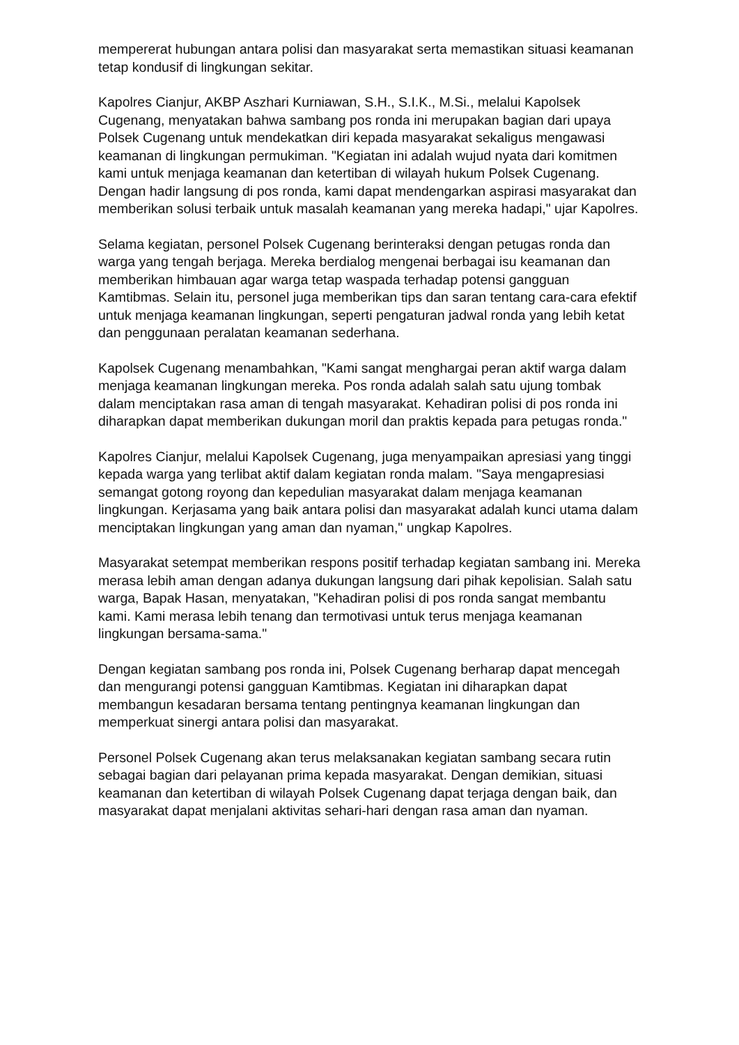mempererat hubungan antara polisi dan masyarakat serta memastikan situasi keamanan tetap kondusif di lingkungan sekitar.
Kapolres Cianjur, AKBP Aszhari Kurniawan, S.H., S.I.K., M.Si., melalui Kapolsek Cugenang, menyatakan bahwa sambang pos ronda ini merupakan bagian dari upaya Polsek Cugenang untuk mendekatkan diri kepada masyarakat sekaligus mengawasi keamanan di lingkungan permukiman. "Kegiatan ini adalah wujud nyata dari komitmen kami untuk menjaga keamanan dan ketertiban di wilayah hukum Polsek Cugenang. Dengan hadir langsung di pos ronda, kami dapat mendengarkan aspirasi masyarakat dan memberikan solusi terbaik untuk masalah keamanan yang mereka hadapi," ujar Kapolres.
Selama kegiatan, personel Polsek Cugenang berinteraksi dengan petugas ronda dan warga yang tengah berjaga. Mereka berdialog mengenai berbagai isu keamanan dan memberikan himbauan agar warga tetap waspada terhadap potensi gangguan Kamtibmas. Selain itu, personel juga memberikan tips dan saran tentang cara-cara efektif untuk menjaga keamanan lingkungan, seperti pengaturan jadwal ronda yang lebih ketat dan penggunaan peralatan keamanan sederhana.
Kapolsek Cugenang menambahkan, "Kami sangat menghargai peran aktif warga dalam menjaga keamanan lingkungan mereka. Pos ronda adalah salah satu ujung tombak dalam menciptakan rasa aman di tengah masyarakat. Kehadiran polisi di pos ronda ini diharapkan dapat memberikan dukungan moril dan praktis kepada para petugas ronda."
Kapolres Cianjur, melalui Kapolsek Cugenang, juga menyampaikan apresiasi yang tinggi kepada warga yang terlibat aktif dalam kegiatan ronda malam. "Saya mengapresiasi semangat gotong royong dan kepedulian masyarakat dalam menjaga keamanan lingkungan. Kerjasama yang baik antara polisi dan masyarakat adalah kunci utama dalam menciptakan lingkungan yang aman dan nyaman," ungkap Kapolres.
Masyarakat setempat memberikan respons positif terhadap kegiatan sambang ini. Mereka merasa lebih aman dengan adanya dukungan langsung dari pihak kepolisian. Salah satu warga, Bapak Hasan, menyatakan, "Kehadiran polisi di pos ronda sangat membantu kami. Kami merasa lebih tenang dan termotivasi untuk terus menjaga keamanan lingkungan bersama-sama."
Dengan kegiatan sambang pos ronda ini, Polsek Cugenang berharap dapat mencegah dan mengurangi potensi gangguan Kamtibmas. Kegiatan ini diharapkan dapat membangun kesadaran bersama tentang pentingnya keamanan lingkungan dan memperkuat sinergi antara polisi dan masyarakat.
Personel Polsek Cugenang akan terus melaksanakan kegiatan sambang secara rutin sebagai bagian dari pelayanan prima kepada masyarakat. Dengan demikian, situasi keamanan dan ketertiban di wilayah Polsek Cugenang dapat terjaga dengan baik, dan masyarakat dapat menjalani aktivitas sehari-hari dengan rasa aman dan nyaman.